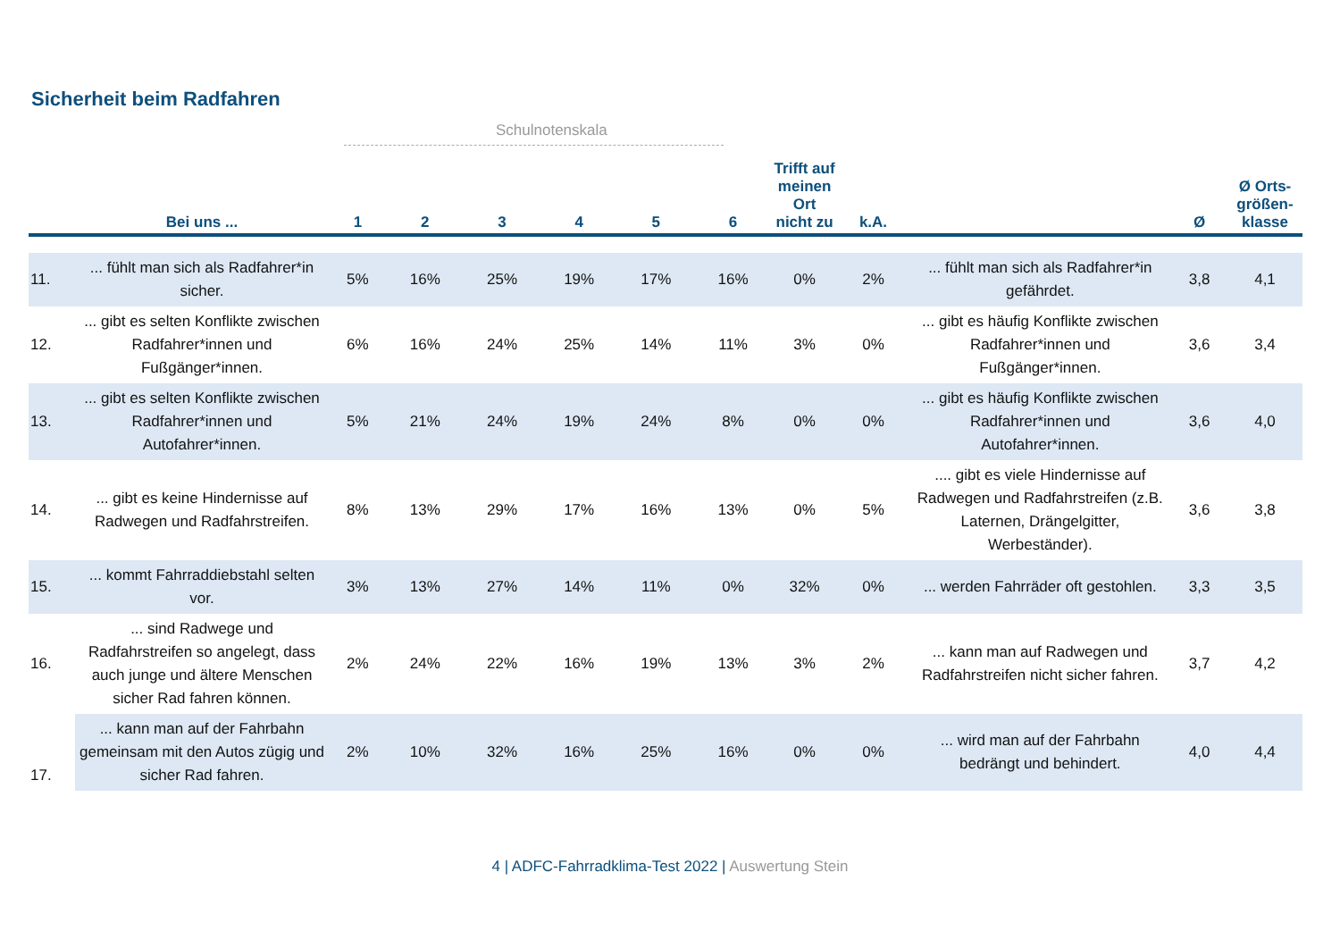Sicherheit beim Radfahren
Schulnotenskala
| | Bei uns ... | 1 | 2 | 3 | 4 | 5 | 6 | Trifft auf meinen Ort nicht zu | k.A. | | Ø | Ø Orts-größen-klasse |
| --- | --- | --- | --- | --- | --- | --- | --- | --- | --- | --- | --- | --- |
| 11. | ... fühlt man sich als Radfahrer*in sicher. | 5% | 16% | 25% | 19% | 17% | 16% | 0% | 2% | ... fühlt man sich als Radfahrer*in gefährdet. | 3,8 | 4,1 |
| 12. | ... gibt es selten Konflikte zwischen Radfahrer*innen und Fußgänger*innen. | 6% | 16% | 24% | 25% | 14% | 11% | 3% | 0% | ... gibt es häufig Konflikte zwischen Radfahrer*innen und Fußgänger*innen. | 3,6 | 3,4 |
| 13. | ... gibt es selten Konflikte zwischen Radfahrer*innen und Autofahrer*innen. | 5% | 21% | 24% | 19% | 24% | 8% | 0% | 0% | ... gibt es häufig Konflikte zwischen Radfahrer*innen und Autofahrer*innen. | 3,6 | 4,0 |
| 14. | ... gibt es keine Hindernisse auf Radwegen und Radfahrstreifen. | 8% | 13% | 29% | 17% | 16% | 13% | 0% | 5% | .... gibt es viele Hindernisse auf Radwegen und Radfahrstreifen (z.B. Laternen, Drängelgitter, Werbeständer). | 3,6 | 3,8 |
| 15. | ... kommt Fahrraddiebstahl selten vor. | 3% | 13% | 27% | 14% | 11% | 0% | 32% | 0% | ... werden Fahrräder oft gestohlen. | 3,3 | 3,5 |
| 16. | ... sind Radwege und Radfahrstreifen so angelegt, dass auch junge und ältere Menschen sicher Rad fahren können. | 2% | 24% | 22% | 16% | 19% | 13% | 3% | 2% | ... kann man auf Radwegen und Radfahrstreifen nicht sicher fahren. | 3,7 | 4,2 |
| 17. | ... kann man auf der Fahrbahn gemeinsam mit den Autos zügig und sicher Rad fahren. | 2% | 10% | 32% | 16% | 25% | 16% | 0% | 0% | ... wird man auf der Fahrbahn bedrängt und behindert. | 4,0 | 4,4 |
4 | ADFC-Fahrradklima-Test 2022 | Auswertung Stein